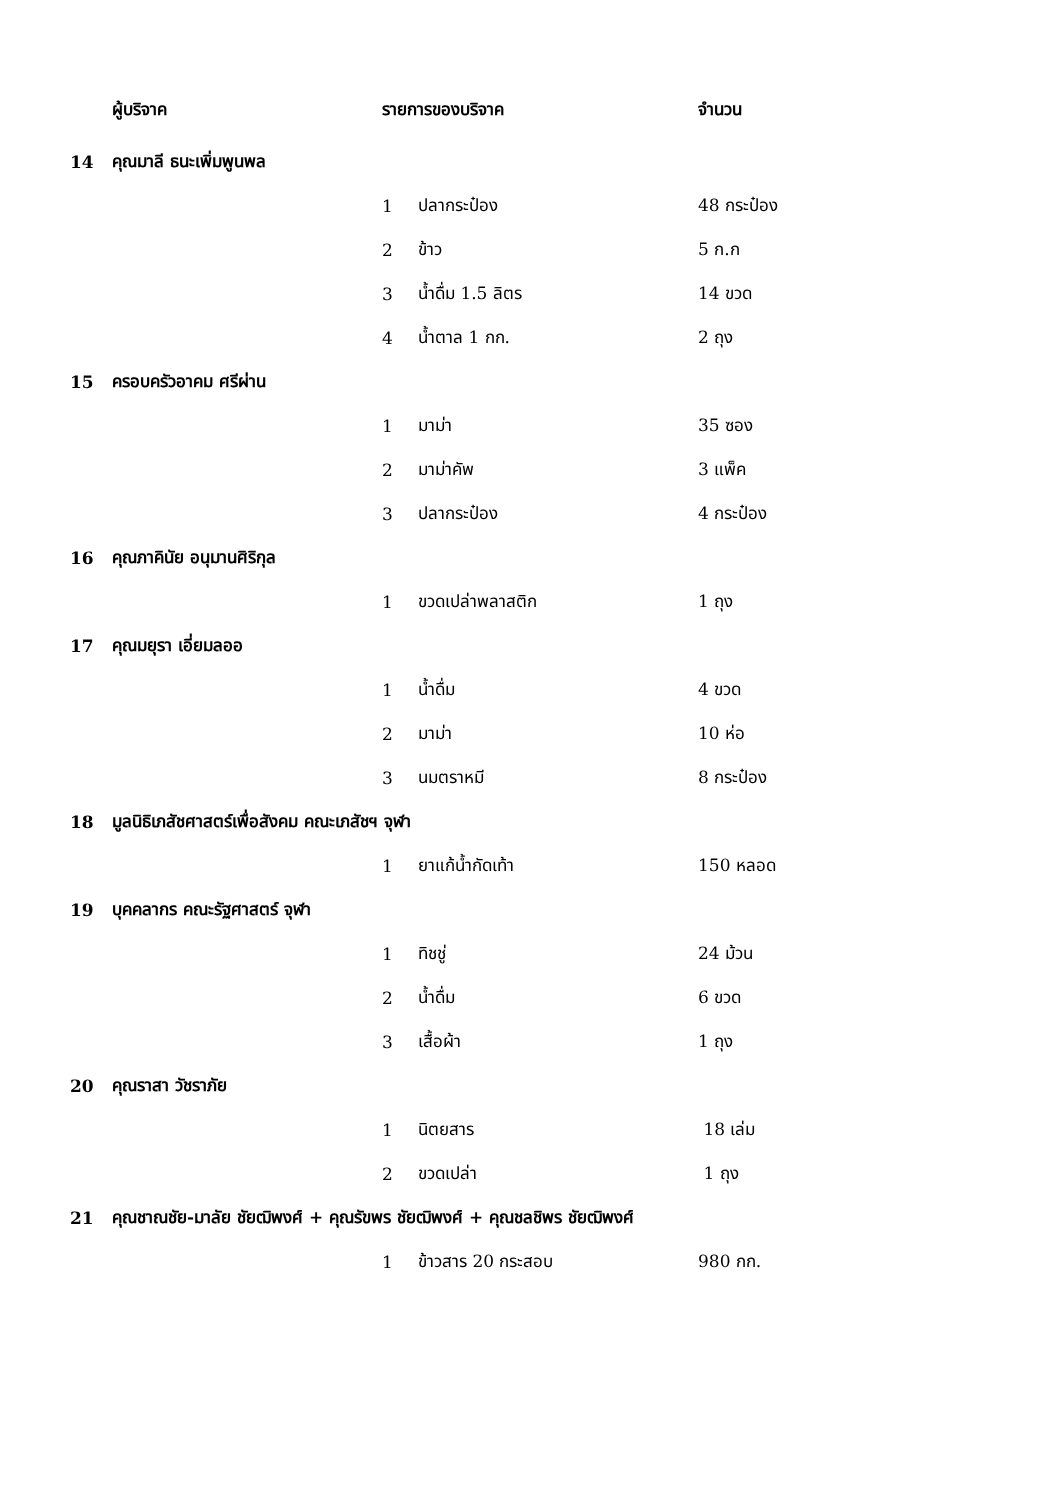| | ผู้บริจาค | รายการของบริจาค | | จำนวน |
| --- | --- | --- | --- | --- |
| 14 | คุณมาลี ธนะเพิ่มพูนพล | | | |
| | | 1 | ปลากระป๋อง | 48 กระป๋อง |
| | | 2 | ข้าว | 5 ก.ก |
| | | 3 | น้ำดื่ม 1.5 ลิตร | 14 ขวด |
| | | 4 | น้ำตาล 1 กก. | 2 ถุง |
| 15 | ครอบครัวอาคม ศรีผ่าน | | | |
| | | 1 | มาม่า | 35 ซอง |
| | | 2 | มาม่าคัพ | 3 แพ็ค |
| | | 3 | ปลากระป๋อง | 4 กระป๋อง |
| 16 | คุณภาคินัย อนุมานศิริกุล | | | |
| | | 1 | ขวดเปล่าพลาสติก | 1 ถุง |
| 17 | คุณมยุรา เอี่ยมลออ | | | |
| | | 1 | น้ำดื่ม | 4 ขวด |
| | | 2 | มาม่า | 10 ห่อ |
| | | 3 | นมตราหมี | 8 กระป๋อง |
| 18 | มูลนิธิเภสัชศาสตร์เพื่อสังคม คณะเภสัชฯ จุฬา | | | |
| | | 1 | ยาแก้น้ำกัดเท้า | 150 หลอด |
| 19 | บุคคลากร คณะรัฐศาสตร์ จุฬา | | | |
| | | 1 | ทิชชู่ | 24 ม้วน |
| | | 2 | น้ำดื่ม | 6 ขวด |
| | | 3 | เสื้อผ้า | 1 ถุง |
| 20 | คุณราสา วัชราภัย | | | |
| | | 1 | นิตยสาร | 18 เล่ม |
| | | 2 | ขวดเปล่า | 1 ถุง |
| 21 | คุณชาณชัย-มาลัย ชัยฒิพงศ์ + คุณรัขพร ชัยฒิพงศ์ + คุณชลชิพร ชัยฒิพงศ์ | | | |
| | | 1 | ข้าวสาร 20 กระสอบ | 980 กก. |